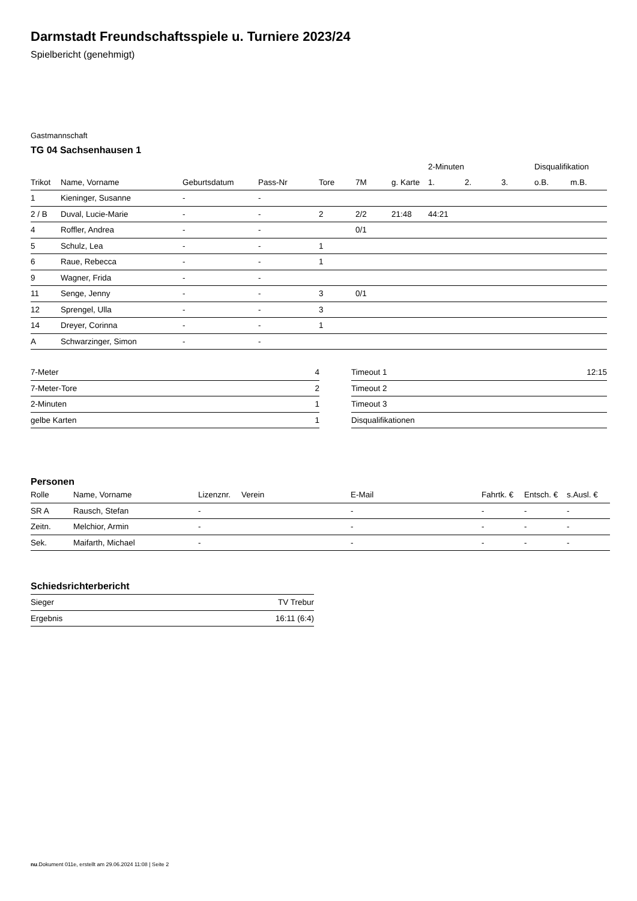Darmstadt Freundschaftsspiele u. Turniere 2023/24
Spielbericht (genehmigt)
Gastmannschaft
TG 04 Sachsenhausen 1
| | | | | | | | 2-Minuten | | | Disqualifikation | |
| --- | --- | --- | --- | --- | --- | --- | --- | --- | --- | --- | --- |
| Trikot | Name, Vorname | Geburtsdatum | Pass-Nr | Tore | 7M | g. Karte | 1. | 2. | 3. | o.B. | m.B. |
| 1 | Kieninger, Susanne | - | - | | | | | | | | |
| 2 / B | Duval, Lucie-Marie | - | - | 2 | 2/2 | 21:48 | 44:21 | | | | |
| 4 | Roffler, Andrea | - | - | | 0/1 | | | | | | |
| 5 | Schulz, Lea | - | - | 1 | | | | | | | |
| 6 | Raue, Rebecca | - | - | 1 | | | | | | | |
| 9 | Wagner, Frida | - | - | | | | | | | | |
| 11 | Senge, Jenny | - | - | 3 | 0/1 | | | | | | |
| 12 | Sprengel, Ulla | - | - | 3 | | | | | | | |
| 14 | Dreyer, Corinna | - | - | 1 | | | | | | | |
| A | Schwarzinger, Simon | - | - | | | | | | | | |
| 7-Meter | 4 |
| 7-Meter-Tore | 2 |
| 2-Minuten | 1 |
| gelbe Karten | 1 |
| Timeout 1 | 12:15 |
| Timeout 2 | |
| Timeout 3 | |
| Disqualifikationen | |
Personen
| Rolle | Name, Vorname | Lizenznr. | Verein | E-Mail | Fahrtk. € | Entsch. € | s.Ausl. € |
| --- | --- | --- | --- | --- | --- | --- | --- |
| SR A | Rausch, Stefan | - | | - | - | - | - |
| Zeitn. | Melchior, Armin | - | | - | - | - | - |
| Sek. | Maifarth, Michael | - | | - | - | - | - |
Schiedsrichterbericht
| Sieger | TV Trebur |
| Ergebnis | 16:11 (6:4) |
nu.Dokument 011e, erstellt am 29.06.2024 11:08 | Seite 2